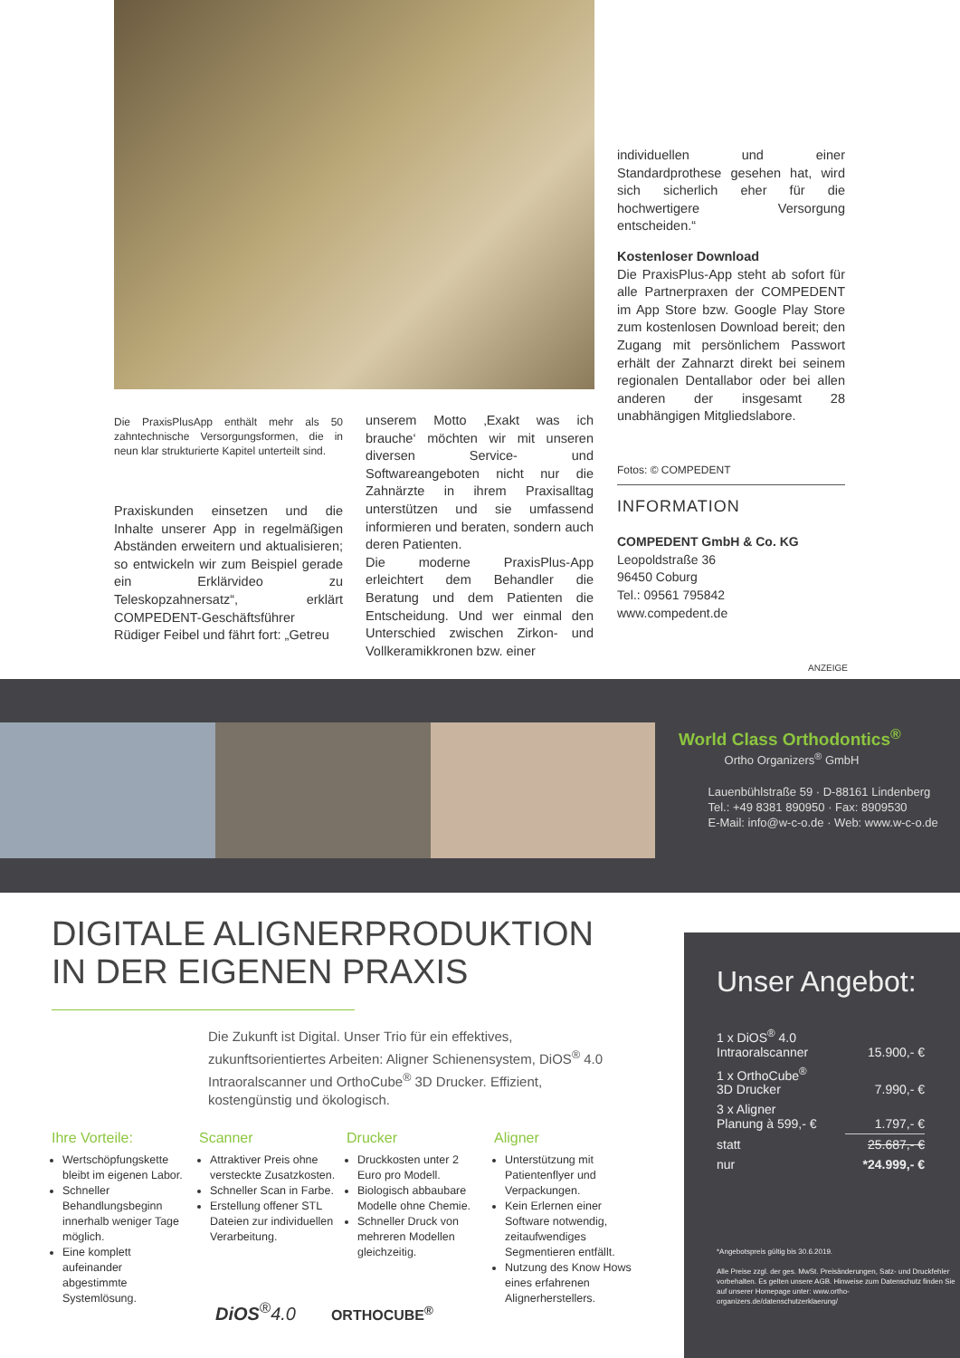Die PraxisPlusApp enthält mehr als 50 zahntechnische Versorgungsformen, die in neun klar strukturierte Kapitel unterteilt sind.
Praxiskunden einsetzen und die Inhalte unserer App in regelmäßigen Abständen erweitern und aktualisieren; so entwickeln wir zum Beispiel gerade ein Erklärvideo zu Teleskopzahnersatz“, erklärt COMPEDENT-Geschäftsführer Rüdiger Feibel und fährt fort: „Getreu
unserem Motto ‚Exakt was ich brauche‘ möchten wir mit unseren diversen Service- und Softwareangeboten nicht nur die Zahnärzte in ihrem Praxisalltag unterstützen und sie umfassend informieren und beraten, sondern auch deren Patienten.
Die moderne PraxisPlus-App erleichtert dem Behandler die Beratung und dem Patienten die Entscheidung. Und wer einmal den Unterschied zwischen Zirkon- und Vollkeramikkronen bzw. einer
individuellen und einer Standardprothese gesehen hat, wird sich sicherlich eher für die hochwertigere Versorgung entscheiden.“
Kostenloser Download
Die PraxisPlus-App steht ab sofort für alle Partnerpraxen der COMPEDENT im App Store bzw. Google Play Store zum kostenlosen Download bereit; den Zugang mit persönlichem Passwort erhält der Zahnarzt direkt bei seinem regionalen Dentallabor oder bei allen anderen der insgesamt 28 unabhängigen Mitgliedslabore.
Fotos: © COMPEDENT
INFORMATION
COMPEDENT GmbH & Co. KG
Leopoldstraße 36
96450 Coburg
Tel.: 09561 795842
www.compedent.de
ANZEIGE
World Class Orthodontics<sup>®</sup>
Ortho Organizers<sup>®</sup> GmbH
Lauenbühlstraße 59 · D-88161 Lindenberg
Tel.: +49 8381 890950 · Fax: 8909530
E-Mail: info@w-c-o.de · Web: www.w-c-o.de
DIGITALE ALIGNERPRODUKTION
IN DER EIGENEN PRAXIS
Die Zukunft ist Digital. Unser Trio für ein effektives, zukunftsorientiertes Arbeiten: Aligner Schienensystem, DiOS<sup>®</sup> 4.0 Intraoralscanner und OrthoCube<sup>®</sup> 3D Drucker. Effizient, kostengünstig und ökologisch.
Ihre Vorteile:
Wertschöpfungskette bleibt im eigenen Labor.
Schneller Behandlungsbeginn innerhalb weniger Tage möglich.
Eine komplett aufeinander abgestimmte Systemlösung.
Scanner
Attraktiver Preis ohne versteckte Zusatzkosten.
Schneller Scan in Farbe.
Erstellung offener STL Dateien zur individuellen Verarbeitung.
Drucker
Druckkosten unter 2 Euro pro Modell.
Biologisch abbaubare Modelle ohne Chemie.
Schneller Druck von mehreren Modellen gleichzeitig.
Aligner
Unterstützung mit Patientenflyer und Verpackungen.
Kein Erlernen einer Software notwendig, zeitaufwendiges Segmentieren entfällt.
Nutzung des Know Hows eines erfahrenen Alignerherstellers.
DiOS<sup>®</sup>4.0 ORTHOCUBE<sup>®</sup>
Unser Angebot:
| 1 x DiOS<sup>®</sup> 4.0 Intraoralscanner | 15.900,- € |
| 1 x OrthoCube<sup>®</sup> 3D Drucker | 7.990,- € |
| 3 x Aligner Planung à 599,- € | 1.797,- € |
| statt | 25.687,- € |
| nur | *24.999,- € |
*Angebotspreis gültig bis 30.6.2019.
Alle Preise zzgl. der ges. MwSt. Preisänderungen, Satz- und Druckfehler vorbehalten. Es gelten unsere AGB. Hinweise zum Datenschutz finden Sie auf unserer Homepage unter: www.ortho-organizers.de/datenschutzerklaerung/